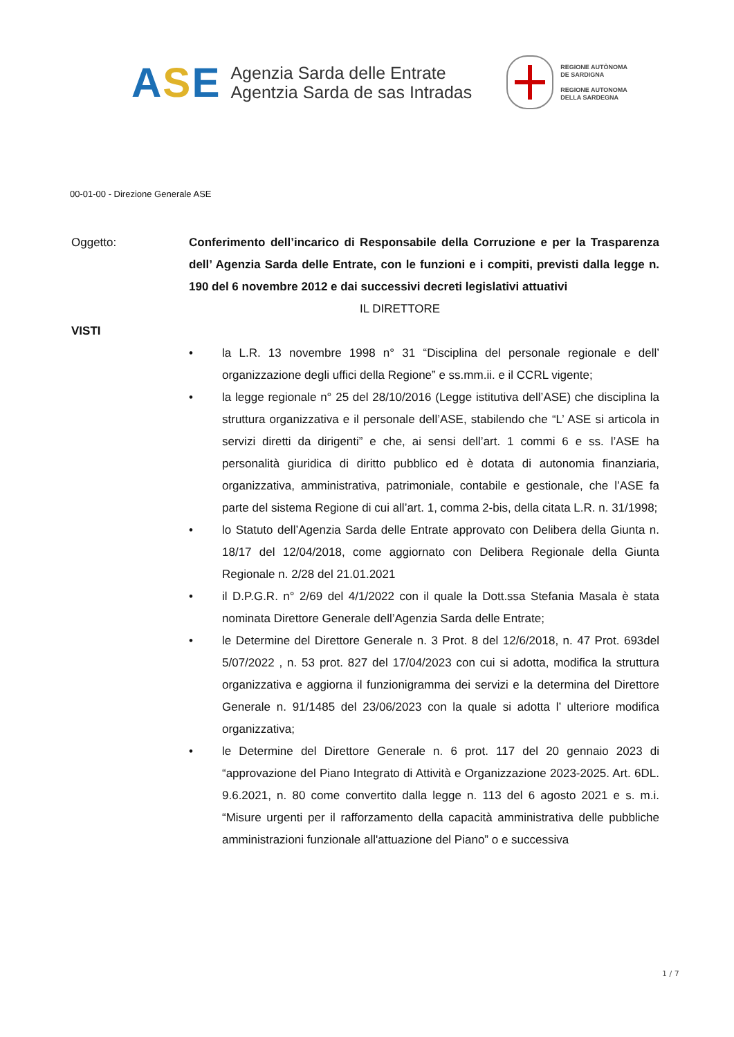ASE
Agenzia Sarda delle Entrate
Agentzia Sarda de sas Intradas
REGIONE AUTÒNOMA
DE SARDIGNA
REGIONE AUTONOMA
DELLA SARDEGNA
00-01-00 - Direzione Generale ASE
Oggetto: Conferimento dell’incarico di Responsabile della Corruzione e per la Trasparenza dell’ Agenzia Sarda delle Entrate, con le funzioni e i compiti, previsti dalla legge n. 190 del 6 novembre 2012 e dai successivi decreti legislativi attuativi
IL DIRETTORE
VISTI
• la L.R. 13 novembre 1998 n° 31 “Disciplina del personale regionale e dell’ organizzazione degli uffici della Regione” e ss.mm.ii. e il CCRL vigente;
• la legge regionale n° 25 del 28/10/2016 (Legge istitutiva dell’ASE) che disciplina la struttura organizzativa e il personale dell’ASE, stabilendo che “L’ ASE si articola in servizi diretti da dirigenti” e che, ai sensi dell’art. 1 commi 6 e ss. l’ASE ha personalità giuridica di diritto pubblico ed è dotata di autonomia finanziaria, organizzativa, amministrativa, patrimoniale, contabile e gestionale, che l’ASE fa parte del sistema Regione di cui all’art. 1, comma 2-bis, della citata L.R. n. 31/1998;
• lo Statuto dell’Agenzia Sarda delle Entrate approvato con Delibera della Giunta n. 18/17 del 12/04/2018, come aggiornato con Delibera Regionale della Giunta Regionale n. 2/28 del 21.01.2021
• il D.P.G.R. n° 2/69 del 4/1/2022 con il quale la Dott.ssa Stefania Masala è stata nominata Direttore Generale dell’Agenzia Sarda delle Entrate;
• le Determine del Direttore Generale n. 3 Prot. 8 del 12/6/2018, n. 47 Prot. 693del 5/07/2022 , n. 53 prot. 827 del 17/04/2023 con cui si adotta, modifica la struttura organizzativa e aggiorna il funzionigramma dei servizi e la determina del Direttore Generale n. 91/1485 del 23/06/2023 con la quale si adotta l’ ulteriore modifica organizzativa;
• le Determine del Direttore Generale n. 6 prot. 117 del 20 gennaio 2023 di “approvazione del Piano Integrato di Attività e Organizzazione 2023-2025. Art. 6DL. 9.6.2021, n. 80 come convertito dalla legge n. 113 del 6 agosto 2021 e s. m.i. “Misure urgenti per il rafforzamento della capacità amministrativa delle pubbliche amministrazioni funzionale all'attuazione del Piano” o e successiva
1 / 7